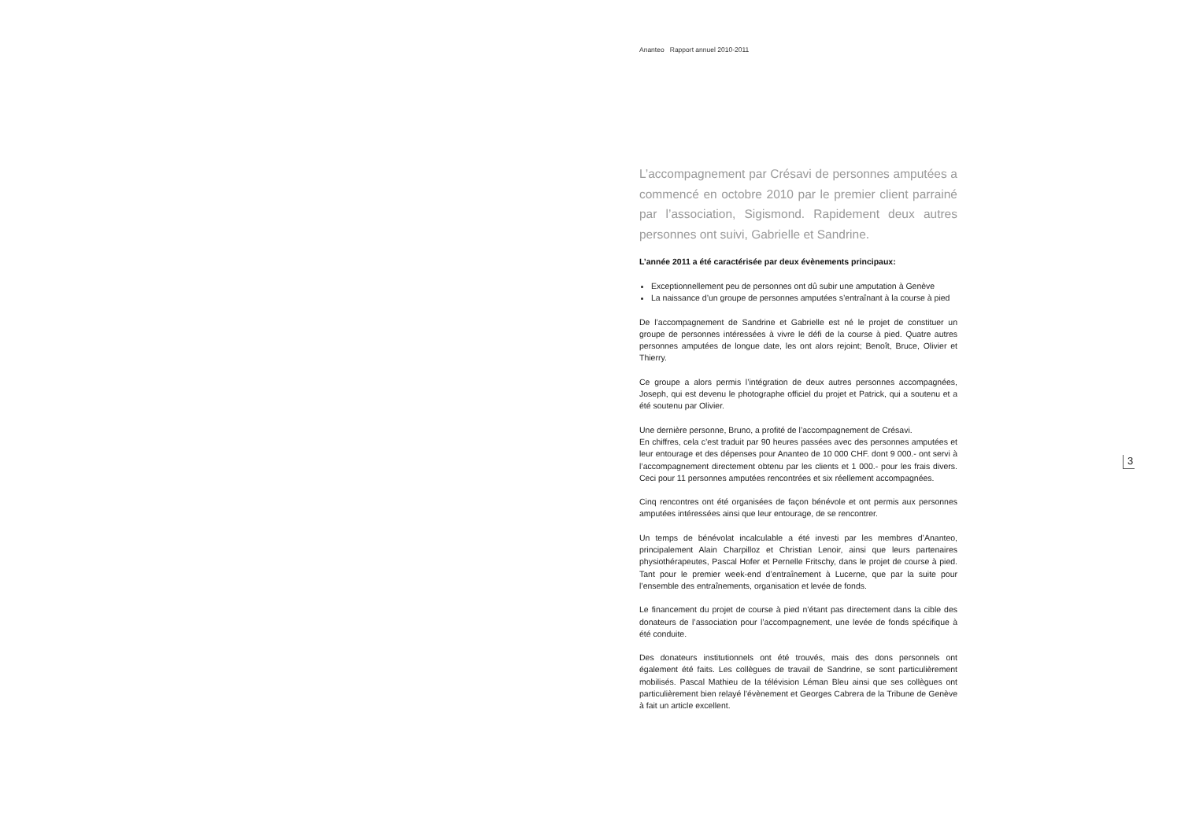Ananteo Rapport annuel 2010-2011
L’accompagnement par Crésavi de personnes amputées a commencé en octobre 2010 par le premier client parrainé par l’association, Sigismond. Rapidement deux autres personnes ont suivi, Gabrielle et Sandrine.
L’année 2011 a été caractérisée par deux évènements principaux:
Exceptionnellement peu de personnes ont dû subir une amputation à Genève
La naissance d’un groupe de personnes amputées s’entraînant à la course à pied
De l’accompagnement de Sandrine et Gabrielle est né le projet de constituer un groupe de personnes intéressées à vivre le défi de la course à pied. Quatre autres personnes amputées de longue date, les ont alors rejoint; Benoît, Bruce, Olivier et Thierry.
Ce groupe a alors permis l’intégration de deux autres personnes accompagnées, Joseph, qui est devenu le photographe officiel du projet et Patrick, qui a soutenu et a été soutenu par Olivier.
Une dernière personne, Bruno, a profité de l’accompagnement de Crésavi.
En chiffres, cela c’est traduit par 90 heures passées avec des personnes amputées et leur entourage et des dépenses pour Ananteo de 10 000 CHF. dont 9 000.- ont servi à l’accompagnement directement obtenu par les clients et 1 000.- pour les frais divers. Ceci pour 11 personnes amputées rencontrées et six réellement accompagnées.
Cinq rencontres ont été organisées de façon bénévole et ont permis aux personnes amputées intéressées ainsi que leur entourage, de se rencontrer.
Un temps de bénévolat incalculable a été investi par les membres d’Ananteo, principalement Alain Charpilloz et Christian Lenoir, ainsi que leurs partenaires physiothérapeutes, Pascal Hofer et Pernelle Fritschy, dans le projet de course à pied. Tant pour le premier week-end d’entraînement à Lucerne, que par la suite pour l’ensemble des entraînements, organisation et levée de fonds.
Le financement du projet de course à pied n’étant pas directement dans la cible des donateurs de l’association pour l’accompagnement, une levée de fonds spécifique à été conduite.
Des donateurs institutionnels ont été trouvés, mais des dons personnels ont également été faits. Les collègues de travail de Sandrine, se sont particulièrement mobilisés. Pascal Mathieu de la télévision Léman Bleu ainsi que ses collègues ont particulièrement bien relayé l’évènement et Georges Cabrera de la Tribune de Genève à fait un article excellent.
3